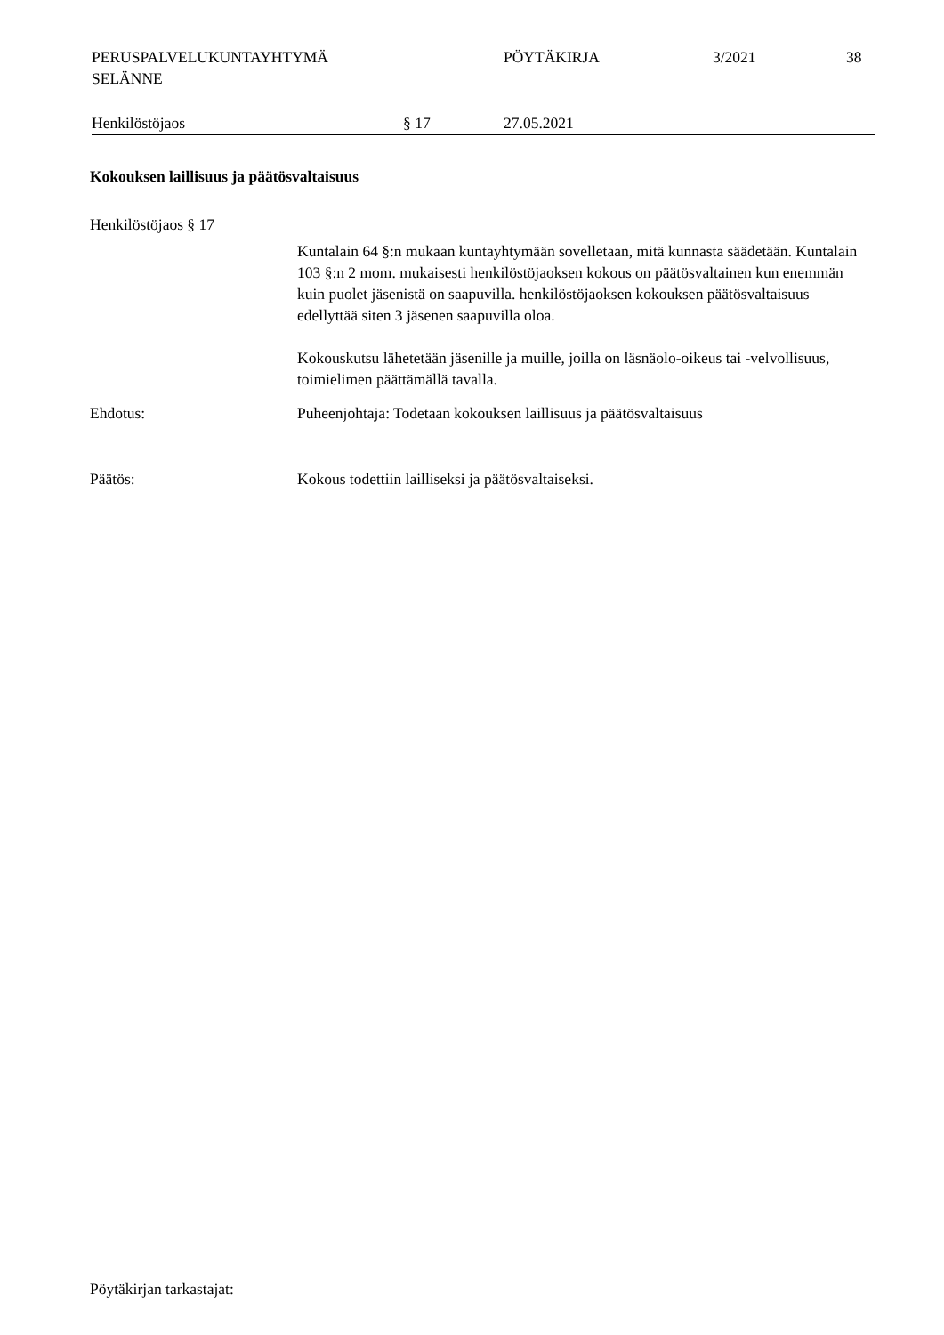PERUSPALVELUKUNTAYHTYMÄ
SELÄNNE
PÖYTÄKIRJA 3/2021 38
Henkilöstöjaos § 17 27.05.2021
Kokouksen laillisuus ja päätösvaltaisuus
Henkilöstöjaos § 17
Kuntalain 64 §:n mukaan kuntayhtymään sovelletaan, mitä kunnasta säädetään. Kuntalain 103 §:n 2 mom. mukaisesti henkilöstöjaoksen kokous on päätösvaltainen kun enemmän kuin puolet jäsenistä on saapuvilla. henkilöstöjaoksen kokouksen päätösvaltaisuus edellyttää siten 3 jäsenen saapuvilla oloa.
Kokouskutsu lähetetään jäsenille ja muille, joilla on läsnäolo-oikeus tai -velvollisuus, toimielimen päättämällä tavalla.
Ehdotus: Puheenjohtaja: Todetaan kokouksen laillisuus ja päätösvaltaisuus
Päätös: Kokous todettiin lailliseksi ja päätösvaltaiseksi.
Pöytäkirjan tarkastajat: